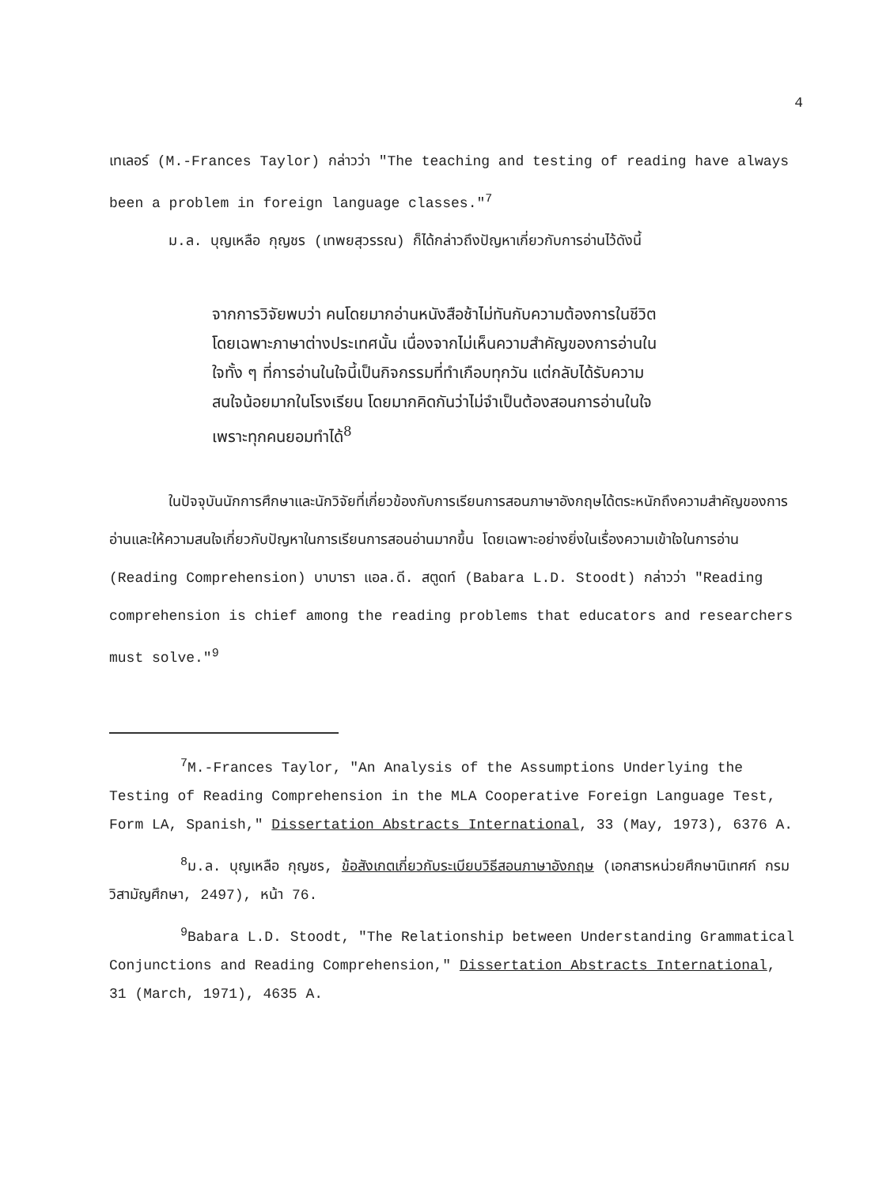4
เทเลอร์ (M.-Frances Taylor) กล่าวว่า "The teaching and testing of reading have always been a problem in foreign language classes."<sup>7</sup>
ม.ล. บุญเหลือ กุญชร (เทพยสุวรรณ) ก็ได้กล่าวถึงปัญหาเกี่ยวกับการอ่านไว้ดังนี้
จากการวิจัยพบว่า คนโดยมากอ่านหนังสือช้าไม่ทันกับความต้องการในชีวิต โดยเฉพาะภาษาต่างประเทศนั้น เนื่องจากไม่เห็นความสำคัญของการอ่านในใจทั้ง ๆ ที่การอ่านในใจนี้เป็นกิจกรรมที่ทำเกือบทุกวัน แต่กลับได้รับความสนใจน้อยมากในโรงเรียน โดยมากคิดกันว่าไม่จำเป็นต้องสอนการอ่านในใจ เพราะทุกคนยอมทำได้<sup>8</sup>
ในปัจจุบันนักการศึกษาและนักวิจัยที่เกี่ยวข้องกับการเรียนการสอนภาษาอังกฤษได้ตระหนักถึงความสำคัญของการอ่านและให้ความสนใจเกี่ยวกับปัญหาในการเรียนการสอนอ่านมากขึ้น โดยเฉพาะอย่างยิ่งในเรื่องความเข้าใจในการอ่าน (Reading Comprehension) บาบารา แอล.ดี. สตูดท์ (Babara L.D. Stoodt) กล่าวว่า "Reading comprehension is chief among the reading problems that educators and researchers must solve."<sup>9</sup>
<sup>7</sup> M.-Frances Taylor, "An Analysis of the Assumptions Underlying the Testing of Reading Comprehension in the MLA Cooperative Foreign Language Test, Form LA, Spanish," Dissertation Abstracts International, 33 (May, 1973), 6376 A.
<sup>8</sup> ม.ล. บุญเหลือ กุญชร, ข้อสังเกตเกี่ยวกับระเบียบวิธีสอนภาษาอังกฤษ (เอกสารหน่วยศึกษานิเทศก์ กรมวิสามัญศึกษา, 2497), หน้า 76.
<sup>9</sup> Babara L.D. Stoodt, "The Relationship between Understanding Grammatical Conjunctions and Reading Comprehension," Dissertation Abstracts International, 31 (March, 1971), 4635 A.